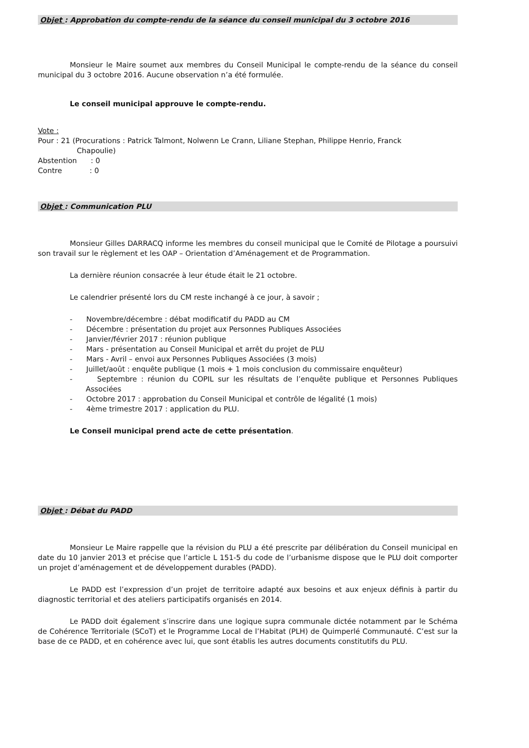Objet : Approbation du compte-rendu de la séance du conseil municipal du 3 octobre 2016
Monsieur le Maire soumet aux membres du Conseil Municipal le compte-rendu de la séance du conseil municipal du 3 octobre 2016. Aucune observation n’a été formulée.
Le conseil municipal approuve le compte-rendu.
Vote :
Pour : 21 (Procurations : Patrick Talmont, Nolwenn Le Crann, Liliane Stephan, Philippe Henrio, Franck
Chapoulie)
Abstention : 0
Contre : 0
Objet : Communication PLU
Monsieur Gilles DARRACQ informe les membres du conseil municipal que le Comité de Pilotage a poursuivi son travail sur le règlement et les OAP – Orientation d’Aménagement et de Programmation.
La dernière réunion consacrée à leur étude était le 21 octobre.
Le calendrier présenté lors du CM reste inchangé à ce jour, à savoir ;
- Novembre/décembre : débat modificatif du PADD au CM
- Décembre : présentation du projet aux Personnes Publiques Associées
- Janvier/février 2017 : réunion publique
- Mars - présentation au Conseil Municipal et arrêt du projet de PLU
- Mars - Avril – envoi aux Personnes Publiques Associées (3 mois)
- Juillet/août : enquête publique (1 mois + 1 mois conclusion du commissaire enquêteur)
- Septembre : réunion du COPIL sur les résultats de l’enquête publique et Personnes Publiques Associées
- Octobre 2017 : approbation du Conseil Municipal et contrôle de légalité (1 mois)
- 4ème trimestre 2017 : application du PLU.
Le Conseil municipal prend acte de cette présentation.
Objet : Débat du PADD
Monsieur Le Maire rappelle que la révision du PLU a été prescrite par délibération du Conseil municipal en date du 10 janvier 2013 et précise que l’article L 151-5 du code de l’urbanisme dispose que le PLU doit comporter un projet d’aménagement et de développement durables (PADD).
Le PADD est l’expression d’un projet de territoire adapté aux besoins et aux enjeux définis à partir du diagnostic territorial et des ateliers participatifs organisés en 2014.
Le PADD doit également s’inscrire dans une logique supra communale dictée notamment par le Schéma de Cohérence Territoriale (SCoT) et le Programme Local de l’Habitat (PLH) de Quimperlé Communauté. C’est sur la base de ce PADD, et en cohérence avec lui, que sont établis les autres documents constitutifs du PLU.